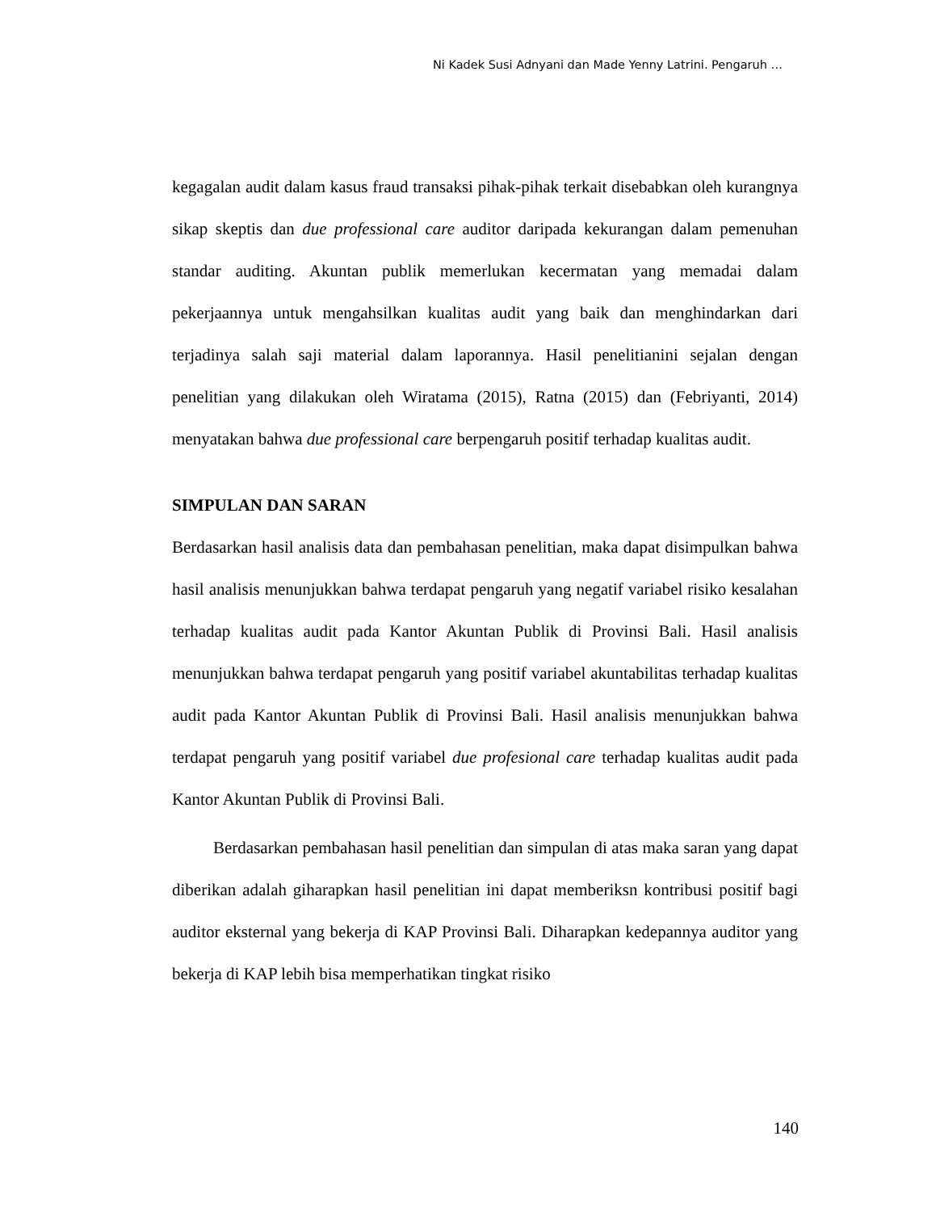Ni Kadek Susi Adnyani dan Made Yenny Latrini. Pengaruh …
kegagalan audit dalam kasus fraud transaksi pihak-pihak terkait disebabkan oleh kurangnya sikap skeptis dan due professional care auditor daripada kekurangan dalam pemenuhan standar auditing. Akuntan publik memerlukan kecermatan yang memadai dalam pekerjaannya untuk mengahsilkan kualitas audit yang baik dan menghindarkan dari terjadinya salah saji material dalam laporannya. Hasil penelitianini sejalan dengan penelitian yang dilakukan oleh Wiratama (2015), Ratna (2015) dan (Febriyanti, 2014) menyatakan bahwa due professional care berpengaruh positif terhadap kualitas audit.
SIMPULAN DAN SARAN
Berdasarkan hasil analisis data dan pembahasan penelitian, maka dapat disimpulkan bahwa hasil analisis menunjukkan bahwa terdapat pengaruh yang negatif variabel risiko kesalahan terhadap kualitas audit pada Kantor Akuntan Publik di Provinsi Bali. Hasil analisis menunjukkan bahwa terdapat pengaruh yang positif variabel akuntabilitas terhadap kualitas audit pada Kantor Akuntan Publik di Provinsi Bali. Hasil analisis menunjukkan bahwa terdapat pengaruh yang positif variabel due profesional care terhadap kualitas audit pada Kantor Akuntan Publik di Provinsi Bali.
Berdasarkan pembahasan hasil penelitian dan simpulan di atas maka saran yang dapat diberikan adalah giharapkan hasil penelitian ini dapat memberiksn kontribusi positif bagi auditor eksternal yang bekerja di KAP Provinsi Bali. Diharapkan kedepannya auditor yang bekerja di KAP lebih bisa memperhatikan tingkat risiko
140